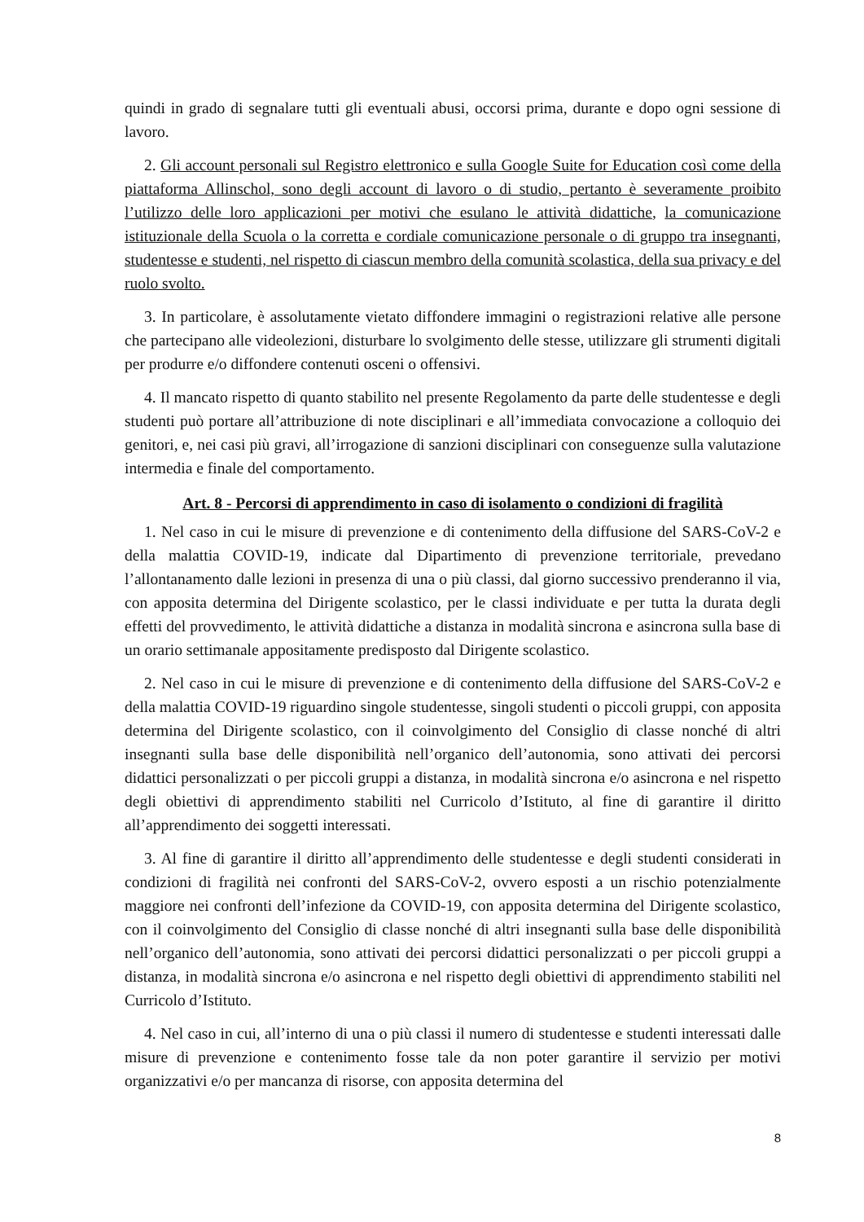quindi in grado di segnalare tutti gli eventuali abusi, occorsi prima, durante e dopo ogni sessione di lavoro.
2. Gli account personali sul Registro elettronico e sulla Google Suite for Education così come della piattaforma Allinschol, sono degli account di lavoro o di studio, pertanto è severamente proibito l’utilizzo delle loro applicazioni per motivi che esulano le attività didattiche, la comunicazione istituzionale della Scuola o la corretta e cordiale comunicazione personale o di gruppo tra insegnanti, studentesse e studenti, nel rispetto di ciascun membro della comunità scolastica, della sua privacy e del ruolo svolto.
3. In particolare, è assolutamente vietato diffondere immagini o registrazioni relative alle persone che partecipano alle videolezioni, disturbare lo svolgimento delle stesse, utilizzare gli strumenti digitali per produrre e/o diffondere contenuti osceni o offensivi.
4. Il mancato rispetto di quanto stabilito nel presente Regolamento da parte delle studentesse e degli studenti può portare all’attribuzione di note disciplinari e all’immediata convocazione a colloquio dei genitori, e, nei casi più gravi, all’irrogazione di sanzioni disciplinari con conseguenze sulla valutazione intermedia e finale del comportamento.
Art. 8 - Percorsi di apprendimento in caso di isolamento o condizioni di fragilità
1. Nel caso in cui le misure di prevenzione e di contenimento della diffusione del SARS-CoV-2 e della malattia COVID-19, indicate dal Dipartimento di prevenzione territoriale, prevedano l’allontanamento dalle lezioni in presenza di una o più classi, dal giorno successivo prenderanno il via, con apposita determina del Dirigente scolastico, per le classi individuate e per tutta la durata degli effetti del provvedimento, le attività didattiche a distanza in modalità sincrona e asincrona sulla base di un orario settimanale appositamente predisposto dal Dirigente scolastico.
2. Nel caso in cui le misure di prevenzione e di contenimento della diffusione del SARS-CoV-2 e della malattia COVID-19 riguardino singole studentesse, singoli studenti o piccoli gruppi, con apposita determina del Dirigente scolastico, con il coinvolgimento del Consiglio di classe nonché di altri insegnanti sulla base delle disponibilità nell’organico dell’autonomia, sono attivati dei percorsi didattici personalizzati o per piccoli gruppi a distanza, in modalità sincrona e/o asincrona e nel rispetto degli obiettivi di apprendimento stabiliti nel Curricolo d’Istituto, al fine di garantire il diritto all’apprendimento dei soggetti interessati.
3. Al fine di garantire il diritto all’apprendimento delle studentesse e degli studenti considerati in condizioni di fragilità nei confronti del SARS-CoV-2, ovvero esposti a un rischio potenzialmente maggiore nei confronti dell’infezione da COVID-19, con apposita determina del Dirigente scolastico, con il coinvolgimento del Consiglio di classe nonché di altri insegnanti sulla base delle disponibilità nell’organico dell’autonomia, sono attivati dei percorsi didattici personalizzati o per piccoli gruppi a distanza, in modalità sincrona e/o asincrona e nel rispetto degli obiettivi di apprendimento stabiliti nel Curricolo d’Istituto.
4. Nel caso in cui, all’interno di una o più classi il numero di studentesse e studenti interessati dalle misure di prevenzione e contenimento fosse tale da non poter garantire il servizio per motivi organizzativi e/o per mancanza di risorse, con apposita determina del
8